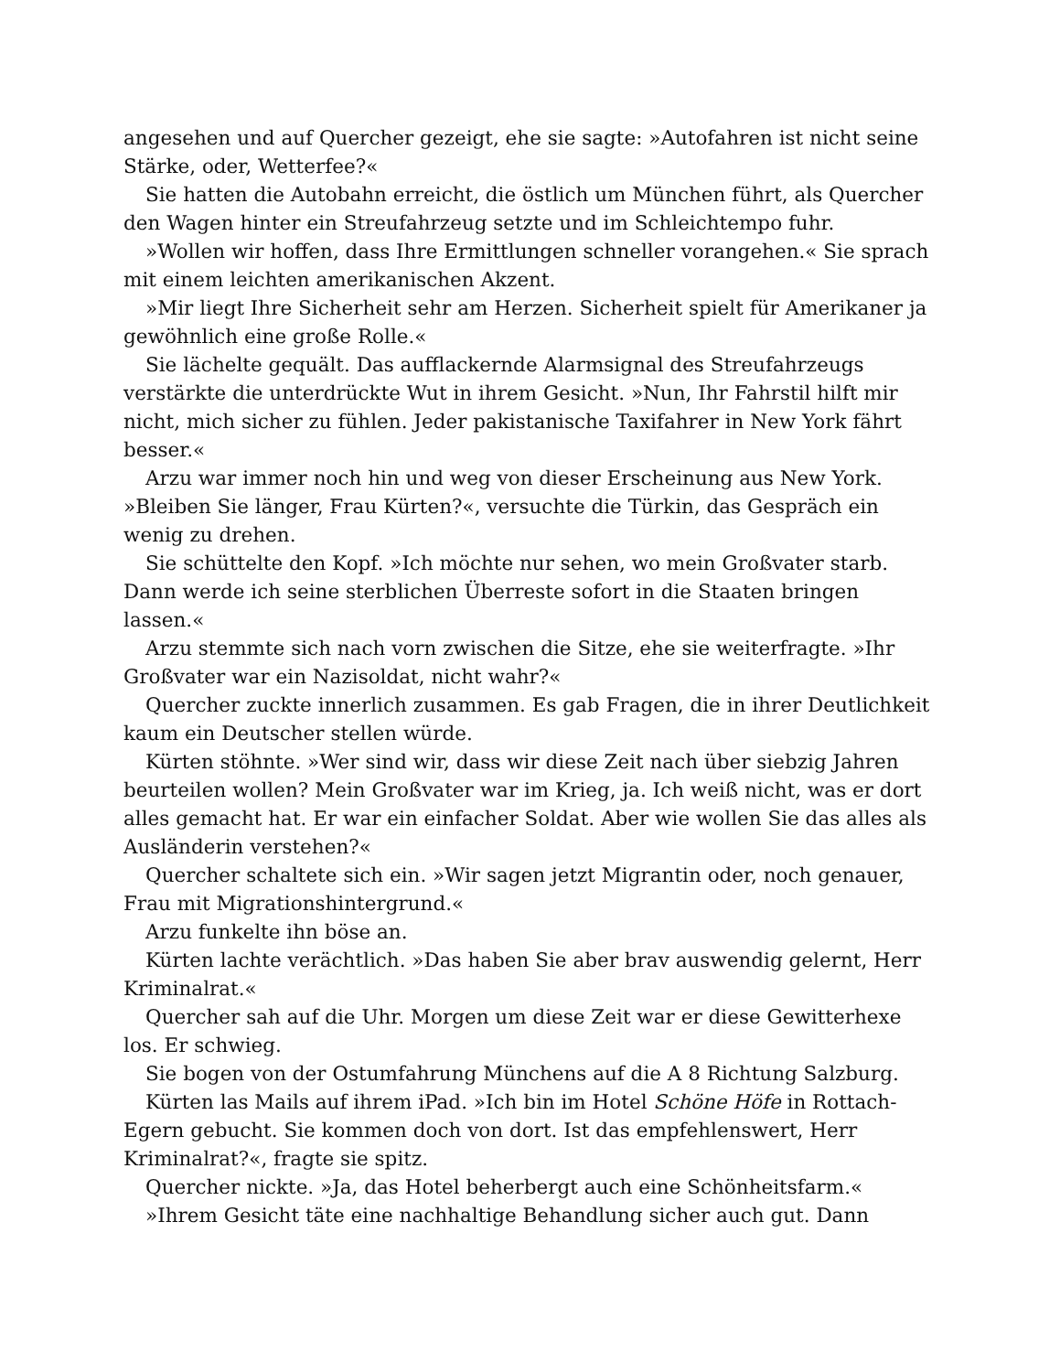angesehen und auf Quercher gezeigt, ehe sie sagte: »Autofahren ist nicht seine Stärke, oder, Wetterfee?«
Sie hatten die Autobahn erreicht, die östlich um München führt, als Quercher den Wagen hinter ein Streufahrzeug setzte und im Schleichtempo fuhr.
»Wollen wir hoffen, dass Ihre Ermittlungen schneller vorangehen.« Sie sprach mit einem leichten amerikanischen Akzent.
»Mir liegt Ihre Sicherheit sehr am Herzen. Sicherheit spielt für Amerikaner ja gewöhnlich eine große Rolle.«
Sie lächelte gequält. Das aufflackernde Alarmsignal des Streufahrzeugs verstärkte die unterdrückte Wut in ihrem Gesicht. »Nun, Ihr Fahrstil hilft mir nicht, mich sicher zu fühlen. Jeder pakistanische Taxifahrer in New York fährt besser.«
Arzu war immer noch hin und weg von dieser Erscheinung aus New York. »Bleiben Sie länger, Frau Kürten?«, versuchte die Türkin, das Gespräch ein wenig zu drehen.
Sie schüttelte den Kopf. »Ich möchte nur sehen, wo mein Großvater starb. Dann werde ich seine sterblichen Überreste sofort in die Staaten bringen lassen.«
Arzu stemmte sich nach vorn zwischen die Sitze, ehe sie weiterfragte. »Ihr Großvater war ein Nazisoldat, nicht wahr?«
Quercher zuckte innerlich zusammen. Es gab Fragen, die in ihrer Deutlichkeit kaum ein Deutscher stellen würde.
Kürten stöhnte. »Wer sind wir, dass wir diese Zeit nach über siebzig Jahren beurteilen wollen? Mein Großvater war im Krieg, ja. Ich weiß nicht, was er dort alles gemacht hat. Er war ein einfacher Soldat. Aber wie wollen Sie das alles als Ausländerin verstehen?«
Quercher schaltete sich ein. »Wir sagen jetzt Migrantin oder, noch genauer, Frau mit Migrationshintergrund.«
Arzu funkelte ihn böse an.
Kürten lachte verächtlich. »Das haben Sie aber brav auswendig gelernt, Herr Kriminalrat.«
Quercher sah auf die Uhr. Morgen um diese Zeit war er diese Gewitterhexe los. Er schwieg.
Sie bogen von der Ostumfahrung Münchens auf die A 8 Richtung Salzburg.
Kürten las Mails auf ihrem iPad. »Ich bin im Hotel Schöne Höfe in Rottach-Egern gebucht. Sie kommen doch von dort. Ist das empfehlenswert, Herr Kriminalrat?«, fragte sie spitz.
Quercher nickte. »Ja, das Hotel beherbergt auch eine Schönheitsfarm.«
»Ihrem Gesicht täte eine nachhaltige Behandlung sicher auch gut. Dann